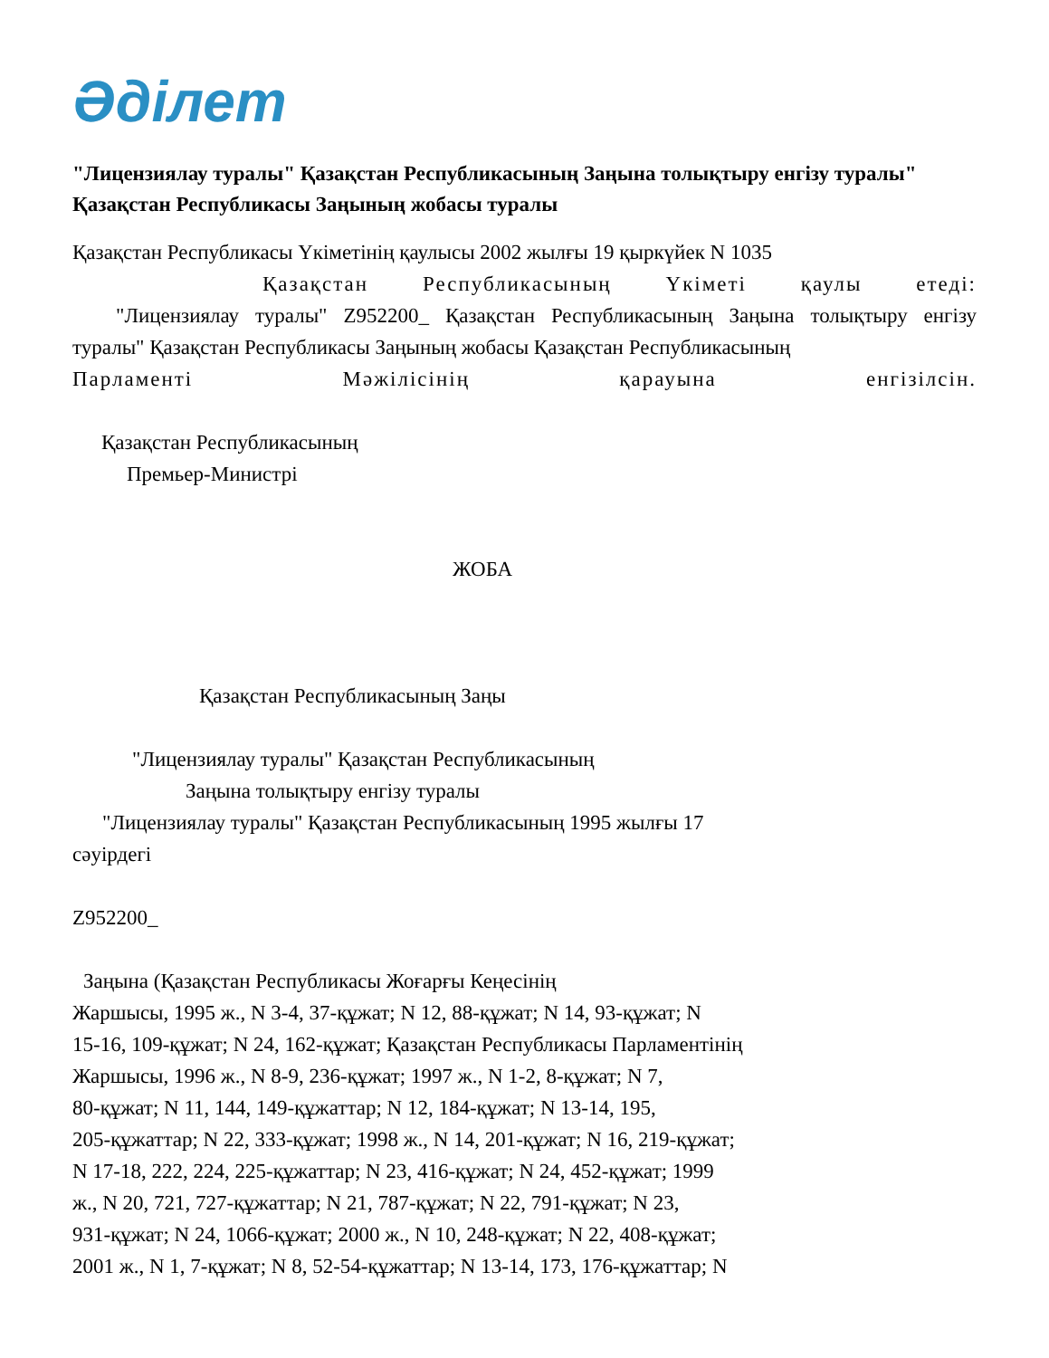Әділет
"Лицензиялау туралы" Қазақстан Республикасының Заңына толықтыру енгізу туралы" Қазақстан Республикасы Заңының жобасы туралы
Қазақстан Республикасы Үкіметінің қаулысы 2002 жылғы 19 қыркүйек N 1035
Қазақстан Республикасының Үкіметі қаулы етеді:
"Лицензиялау туралы" Z952200_ Қазақстан Республикасының Заңына толықтыру енгізу туралы" Қазақстан Республикасы Заңының жобасы Қазақстан Республикасының
Парламенті Мәжілісінің қарауына енгізілсін.
Қазақстан Республикасының
Премьер-Министрі
ЖОБА
Қазақстан Республикасының Заңы
"Лицензиялау туралы" Қазақстан Республикасының
Заңына толықтыру енгізу туралы
"Лицензиялау туралы" Қазақстан Республикасының 1995 жылғы 17
сәуірдегі
Z952200_
Заңына (Қазақстан Республикасы Жоғарғы Кеңесінің
Жаршысы, 1995 ж., N 3-4, 37-құжат; N 12, 88-құжат; N 14, 93-құжат; N
15-16, 109-құжат; N 24, 162-құжат; Қазақстан Республикасы Парламентінің
Жаршысы, 1996 ж., N 8-9, 236-құжат; 1997 ж., N 1-2, 8-құжат; N 7,
80-құжат; N 11, 144, 149-құжаттар; N 12, 184-құжат; N 13-14, 195,
205-құжаттар; N 22, 333-құжат; 1998 ж., N 14, 201-құжат; N 16, 219-құжат;
N 17-18, 222, 224, 225-құжаттар; N 23, 416-құжат; N 24, 452-құжат; 1999
ж., N 20, 721, 727-құжаттар; N 21, 787-құжат; N 22, 791-құжат; N 23,
931-құжат; N 24, 1066-құжат; 2000 ж., N 10, 248-құжат; N 22, 408-құжат;
2001 ж., N 1, 7-құжат; N 8, 52-54-құжаттар; N 13-14, 173, 176-құжаттар; N